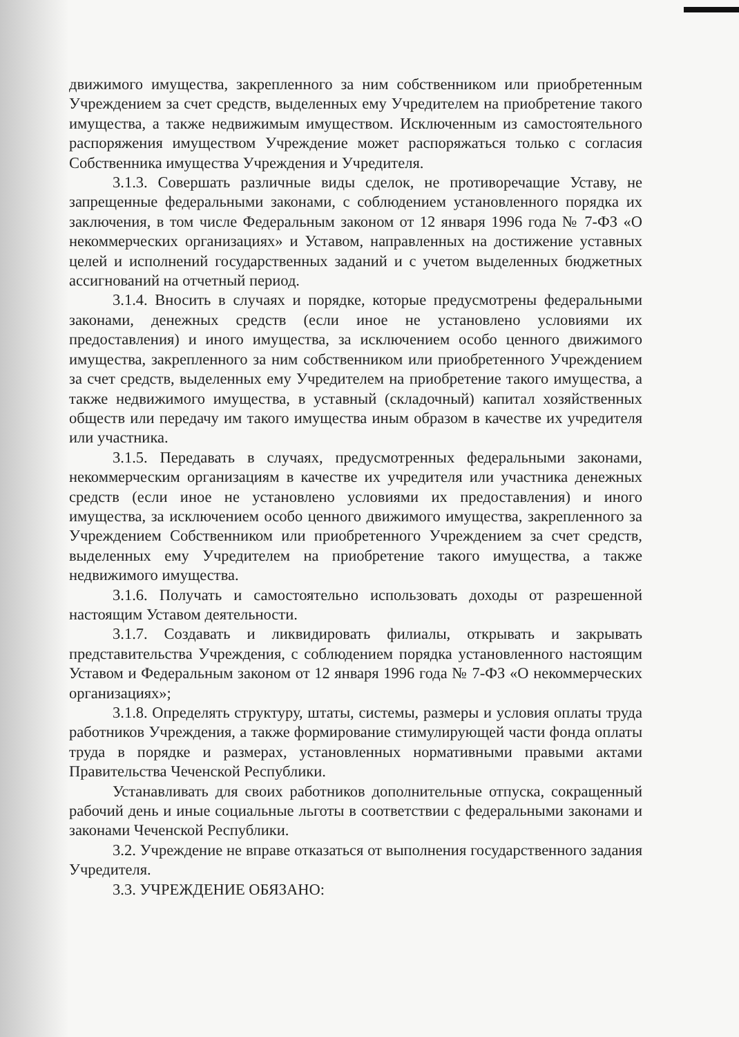движимого имущества, закрепленного за ним собственником или приобретенным Учреждением за счет средств, выделенных ему Учредителем на приобретение такого имущества, а также недвижимым имуществом. Исключенным из самостоятельного распоряжения имуществом Учреждение может распоряжаться только с согласия Собственника имущества Учреждения и Учредителя.
3.1.3. Совершать различные виды сделок, не противоречащие Уставу, не запрещенные федеральными законами, с соблюдением установленного порядка их заключения, в том числе Федеральным законом от 12 января 1996 года № 7-ФЗ «О некоммерческих организациях» и Уставом, направленных на достижение уставных целей и исполнений государственных заданий и с учетом выделенных бюджетных ассигнований на отчетный период.
3.1.4. Вносить в случаях и порядке, которые предусмотрены федеральными законами, денежных средств (если иное не установлено условиями их предоставления) и иного имущества, за исключением особо ценного движимого имущества, закрепленного за ним собственником или приобретенного Учреждением за счет средств, выделенных ему Учредителем на приобретение такого имущества, а также недвижимого имущества, в уставный (складочный) капитал хозяйственных обществ или передачу им такого имущества иным образом в качестве их учредителя или участника.
3.1.5. Передавать в случаях, предусмотренных федеральными законами, некоммерческим организациям в качестве их учредителя или участника денежных средств (если иное не установлено условиями их предоставления) и иного имущества, за исключением особо ценного движимого имущества, закрепленного за Учреждением Собственником или приобретенного Учреждением за счет средств, выделенных ему Учредителем на приобретение такого имущества, а также недвижимого имущества.
3.1.6. Получать и самостоятельно использовать доходы от разрешенной настоящим Уставом деятельности.
3.1.7. Создавать и ликвидировать филиалы, открывать и закрывать представительства Учреждения, с соблюдением порядка установленного настоящим Уставом и Федеральным законом от 12 января 1996 года № 7-ФЗ «О некоммерческих организациях»;
3.1.8. Определять структуру, штаты, системы, размеры и условия оплаты труда работников Учреждения, а также формирование стимулирующей части фонда оплаты труда в порядке и размерах, установленных нормативными правыми актами Правительства Чеченской Республики.
Устанавливать для своих работников дополнительные отпуска, сокращенный рабочий день и иные социальные льготы в соответствии с федеральными законами и законами Чеченской Республики.
3.2. Учреждение не вправе отказаться от выполнения государственного задания Учредителя.
3.3. УЧРЕЖДЕНИЕ ОБЯЗАНО: